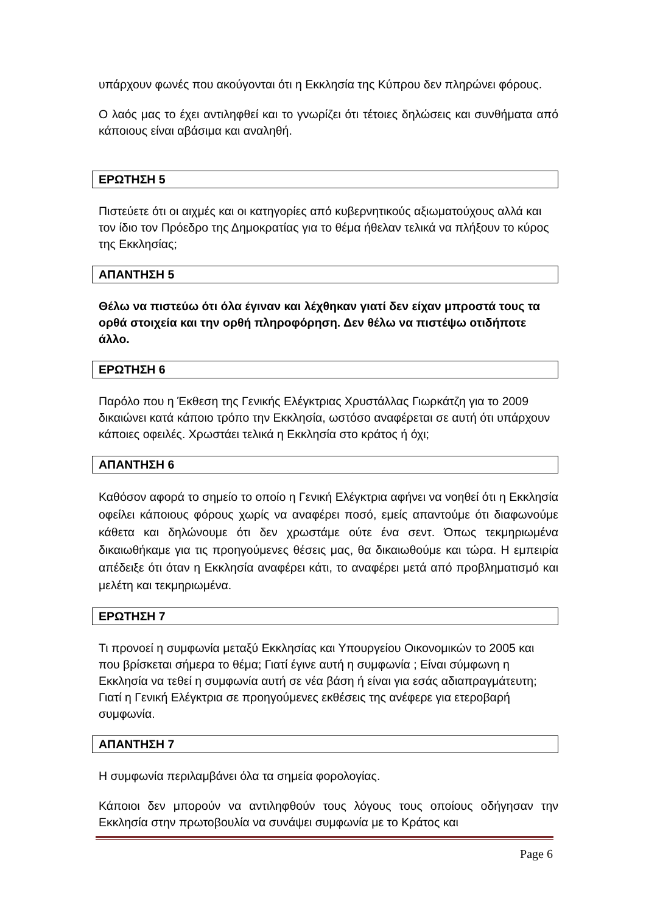υπάρχουν φωνές που ακούγονται ότι η Εκκλησία της Κύπρου δεν πληρώνει φόρους.
Ο λαός μας το έχει αντιληφθεί και το γνωρίζει ότι τέτοιες δηλώσεις και συνθήματα από κάποιους είναι αβάσιμα και αναληθή.
ΕΡΩΤΗΣΗ 5
Πιστεύετε ότι οι αιχμές και οι κατηγορίες από κυβερνητικούς αξιωματούχους αλλά και τον ίδιο τον Πρόεδρο της Δημοκρατίας για το θέμα ήθελαν τελικά να πλήξουν το κύρος της Εκκλησίας;
ΑΠΑΝΤΗΣΗ 5
Θέλω να πιστεύω ότι όλα έγιναν και λέχθηκαν γιατί δεν είχαν μπροστά τους τα ορθά στοιχεία και την ορθή πληροφόρηση. Δεν θέλω να πιστέψω οτιδήποτε άλλο.
ΕΡΩΤΗΣΗ 6
Παρόλο που η Έκθεση της Γενικής Ελέγκτριας Χρυστάλλας Γιωρκάτζη για το 2009 δικαιώνει κατά κάποιο τρόπο την Εκκλησία, ωστόσο αναφέρεται σε αυτή ότι υπάρχουν κάποιες οφειλές. Χρωστάει τελικά η Εκκλησία στο κράτος ή όχι;
ΑΠΑΝΤΗΣΗ 6
Καθόσον αφορά το σημείο το οποίο η Γενική Ελέγκτρια αφήνει να νοηθεί ότι η Εκκλησία οφείλει κάποιους φόρους χωρίς να αναφέρει ποσό, εμείς απαντούμε ότι διαφωνούμε κάθετα και δηλώνουμε ότι δεν χρωστάμε ούτε ένα σεντ. Όπως τεκμηριωμένα δικαιωθήκαμε για τις προηγούμενες θέσεις μας, θα δικαιωθούμε και τώρα. Η εμπειρία απέδειξε ότι όταν η Εκκλησία αναφέρει κάτι, το αναφέρει μετά από προβληματισμό και μελέτη και τεκμηριωμένα.
ΕΡΩΤΗΣΗ 7
Τι προνοεί η συμφωνία μεταξύ Εκκλησίας και Υπουργείου Οικονομικών το 2005 και που βρίσκεται σήμερα το θέμα; Γιατί έγινε αυτή η συμφωνία ; Είναι σύμφωνη η Εκκλησία να τεθεί η συμφωνία αυτή σε νέα βάση ή είναι για εσάς αδιαπραγμάτευτη; Γιατί η Γενική Ελέγκτρια σε προηγούμενες εκθέσεις της ανέφερε για ετεροβαρή συμφωνία.
ΑΠΑΝΤΗΣΗ 7
Η συμφωνία περιλαμβάνει όλα τα σημεία φορολογίας.
Κάποιοι δεν μπορούν να αντιληφθούν τους λόγους τους οποίους οδήγησαν την Εκκλησία στην πρωτοβουλία να συνάψει συμφωνία με το Κράτος και
Page 6